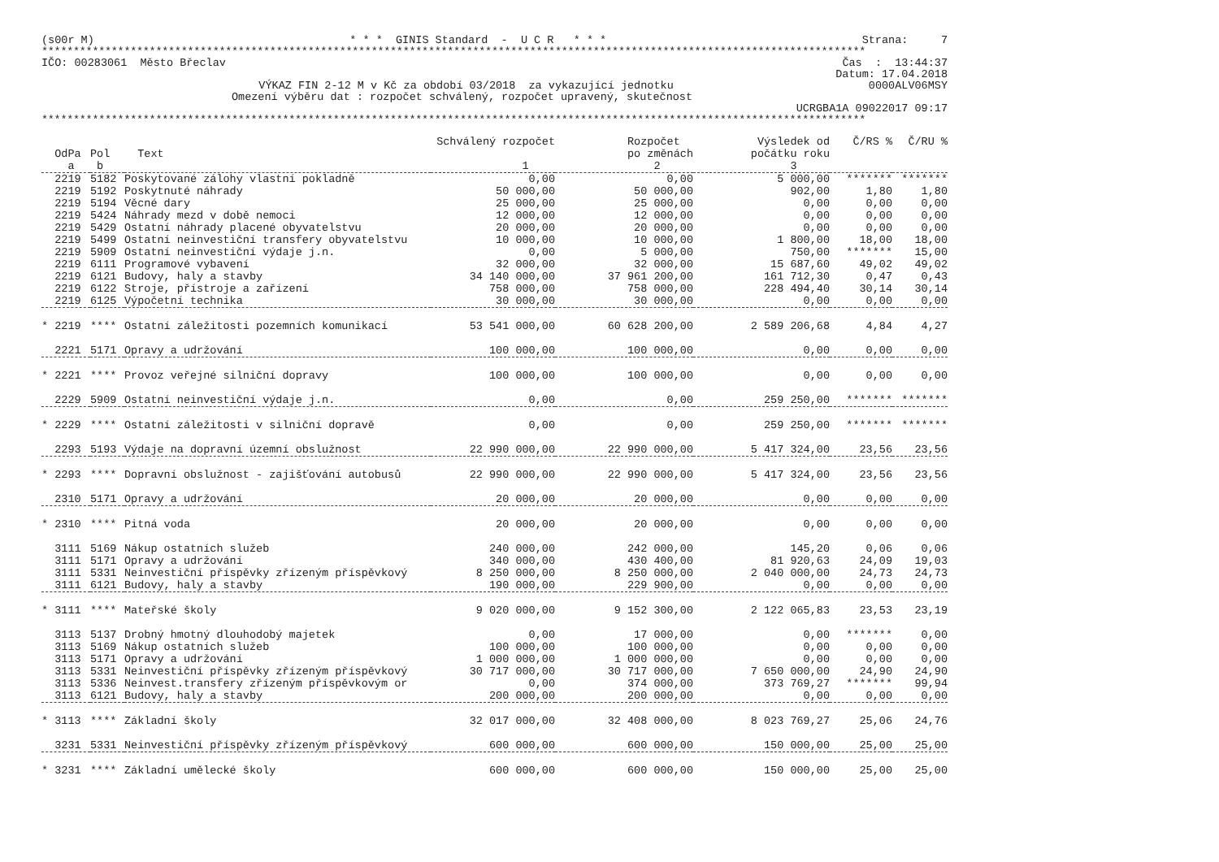(s00r M) * * * GINIS Standard - U C R * * * Strana: 7
**********************************************************************************************************************************
IČO: 00283061 Město Břeclav Čas : 13:44:37
Datum: 17.04.2018
VÝKAZ FIN 2-12 M v Kč za období 03/2018 za vykazující jednotku 0000ALV06MSY
Omezení výběru dat : rozpočet schválený, rozpočet upravený, skutečnost
UCRGBA1A 09022017 09:17
**********************************************************************************************************************************
| | | | Schválený rozpočet | Rozpočet | Výsledek od | Č/RS % | Č/RU % |
| --- | --- | --- | --- | --- | --- | --- | --- |
| OdPa | Pol | Text | | po změnách | počátku roku | | |
| a | b | | 1 | 2 | 3 | | |
| 2219 | 5182 | Poskytované zálohy vlastní pokladně | 0,00 | 0,00 | 5 000,00 | ******* | ******* |
| 2219 | 5192 | Poskytnuté náhrady | 50 000,00 | 50 000,00 | 902,00 | 1,80 | 1,80 |
| 2219 | 5194 | Věcné dary | 25 000,00 | 25 000,00 | 0,00 | 0,00 | 0,00 |
| 2219 | 5424 | Náhrady mezd v době nemoci | 12 000,00 | 12 000,00 | 0,00 | 0,00 | 0,00 |
| 2219 | 5429 | Ostatní náhrady placené obyvatelstvu | 20 000,00 | 20 000,00 | 0,00 | 0,00 | 0,00 |
| 2219 | 5499 | Ostatní neinvestiční transfery obyvatelstvu | 10 000,00 | 10 000,00 | 1 800,00 | 18,00 | 18,00 |
| 2219 | 5909 | Ostatní neinvestiční výdaje j.n. | 0,00 | 5 000,00 | 750,00 | ******* | 15,00 |
| 2219 | 6111 | Programové vybavení | 32 000,00 | 32 000,00 | 15 687,60 | 49,02 | 49,02 |
| 2219 | 6121 | Budovy, haly a stavby | 34 140 000,00 | 37 961 200,00 | 161 712,30 | 0,47 | 0,43 |
| 2219 | 6122 | Stroje, přístroje a zařízení | 758 000,00 | 758 000,00 | 228 494,40 | 30,14 | 30,14 |
| 2219 | 6125 | Výpočetní technika | 30 000,00 | 30 000,00 | 0,00 | 0,00 | 0,00 |
| * 2219 | **** | Ostatní záležitosti pozemních komunikací | 53 541 000,00 | 60 628 200,00 | 2 589 206,68 | 4,84 | 4,27 |
| 2221 | 5171 | Opravy a udržování | 100 000,00 | 100 000,00 | 0,00 | 0,00 | 0,00 |
| * 2221 | **** | Provoz veřejné silniční dopravy | 100 000,00 | 100 000,00 | 0,00 | 0,00 | 0,00 |
| 2229 | 5909 | Ostatní neinvestiční výdaje j.n. | 0,00 | 0,00 | 259 250,00 | ******* | ******* |
| * 2229 | **** | Ostatní záležitosti v silniční dopravě | 0,00 | 0,00 | 259 250,00 | ******* | ******* |
| 2293 | 5193 | Výdaje na dopravní územní obslužnost | 22 990 000,00 | 22 990 000,00 | 5 417 324,00 | 23,56 | 23,56 |
| * 2293 | **** | Dopravní obslužnost - zajišťování autobusů | 22 990 000,00 | 22 990 000,00 | 5 417 324,00 | 23,56 | 23,56 |
| 2310 | 5171 | Opravy a udržování | 20 000,00 | 20 000,00 | 0,00 | 0,00 | 0,00 |
| * 2310 | **** | Pitná voda | 20 000,00 | 20 000,00 | 0,00 | 0,00 | 0,00 |
| 3111 | 5169 | Nákup ostatních služeb | 240 000,00 | 242 000,00 | 145,20 | 0,06 | 0,06 |
| 3111 | 5171 | Opravy a udržování | 340 000,00 | 430 400,00 | 81 920,63 | 24,09 | 19,03 |
| 3111 | 5331 | Neinvestiční příspěvky zřízeným příspěvkový | 8 250 000,00 | 8 250 000,00 | 2 040 000,00 | 24,73 | 24,73 |
| 3111 | 6121 | Budovy, haly a stavby | 190 000,00 | 229 900,00 | 0,00 | 0,00 | 0,00 |
| * 3111 | **** | Mateřské školy | 9 020 000,00 | 9 152 300,00 | 2 122 065,83 | 23,53 | 23,19 |
| 3113 | 5137 | Drobný hmotný dlouhodobý majetek | 0,00 | 17 000,00 | 0,00 | ******* | 0,00 |
| 3113 | 5169 | Nákup ostatních služeb | 100 000,00 | 100 000,00 | 0,00 | 0,00 | 0,00 |
| 3113 | 5171 | Opravy a udržování | 1 000 000,00 | 1 000 000,00 | 0,00 | 0,00 | 0,00 |
| 3113 | 5331 | Neinvestiční příspěvky zřízeným příspěvkový | 30 717 000,00 | 30 717 000,00 | 7 650 000,00 | 24,90 | 24,90 |
| 3113 | 5336 | Neinvest.transfery zřízeným příspěvkovým or | 0,00 | 374 000,00 | 373 769,27 | ******* | 99,94 |
| 3113 | 6121 | Budovy, haly a stavby | 200 000,00 | 200 000,00 | 0,00 | 0,00 | 0,00 |
| * 3113 | **** | Základní školy | 32 017 000,00 | 32 408 000,00 | 8 023 769,27 | 25,06 | 24,76 |
| 3231 | 5331 | Neinvestiční příspěvky zřízeným příspěvkový | 600 000,00 | 600 000,00 | 150 000,00 | 25,00 | 25,00 |
| * 3231 | **** | Základní umělecké školy | 600 000,00 | 600 000,00 | 150 000,00 | 25,00 | 25,00 |